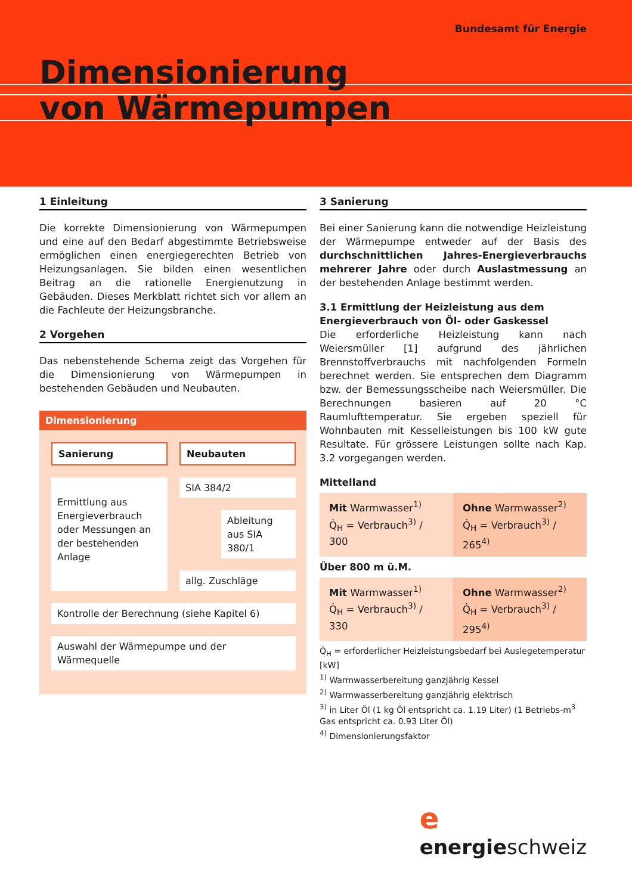Bundesamt für Energie
Dimensionierung
von Wärmepumpen
1 Einleitung
Die korrekte Dimensionierung von Wärmepumpen und eine auf den Bedarf abgestimmte Betriebsweise ermöglichen einen energiegerechten Betrieb von Heizungsanlagen. Sie bilden einen wesentlichen Beitrag an die rationelle Energienutzung in Gebäuden. Dieses Merkblatt richtet sich vor allem an die Fachleute der Heizungsbranche.
2 Vorgehen
Das nebenstehende Schema zeigt das Vorgehen für die Dimensionierung von Wärmepumpen in bestehenden Gebäuden und Neubauten.
Dimensionierung
Sanierung
Neubauten
Ermittlung aus Energieverbrauch oder Messungen an der bestehenden Anlage
SIA 384/2
Ableitung aus SIA 380/1
allg. Zuschläge
Kontrolle der Berechnung (siehe Kapitel 6)
Auswahl der Wärmepumpe und der Wärmequelle
3 Sanierung
Bei einer Sanierung kann die notwendige Heizleistung der Wärmepumpe entweder auf der Basis des durchschnittlichen Jahres-Energieverbrauchs mehrerer Jahre oder durch Auslastmessung an der bestehenden Anlage bestimmt werden.
3.1 Ermittlung der Heizleistung aus dem Energieverbrauch von Öl- oder Gaskessel
Die erforderliche Heizleistung kann nach Weiersmüller [1] aufgrund des jährlichen Brennstoffverbrauchs mit nachfolgenden Formeln berechnet werden. Sie entsprechen dem Diagramm bzw. der Bemessungsscheibe nach Weiersmüller. Die Berechnungen basieren auf 20 °C Raumlufttemperatur. Sie ergeben speziell für Wohnbauten mit Kesselleistungen bis 100 kW gute Resultate. Für grössere Leistungen sollte nach Kap. 3.2 vorgegangen werden.
Mittelland
Mit Warmwasser<sup>1)</sup>
Q̇<sub>H</sub> = Verbrauch<sup>3)</sup> / 300
Ohne Warmwasser<sup>2)</sup>
Q̇<sub>H</sub> = Verbrauch<sup>3)</sup> / 265<sup>4)</sup>
Über 800 m ü.M.
Mit Warmwasser<sup>1)</sup>
Q̇<sub>H</sub> = Verbrauch<sup>3)</sup> / 330
Ohne Warmwasser<sup>2)</sup>
Q̇<sub>H</sub> = Verbrauch<sup>3)</sup> / 295<sup>4)</sup>
Q̇<sub>H</sub> = erforderlicher Heizleistungsbedarf bei Auslegetemperatur [kW]
<sup>1)</sup> Warmwasserbereitung ganzjährig Kessel
<sup>2)</sup> Warmwasserbereitung ganzjährig elektrisch
<sup>3)</sup> in Liter Öl (1 kg Öl entspricht ca. 1.19 Liter) (1 Betriebs-m<sup>3</sup> Gas entspricht ca. 0.93 Liter Öl)
<sup>4)</sup> Dimensionierungsfaktor
e
energieschweiz